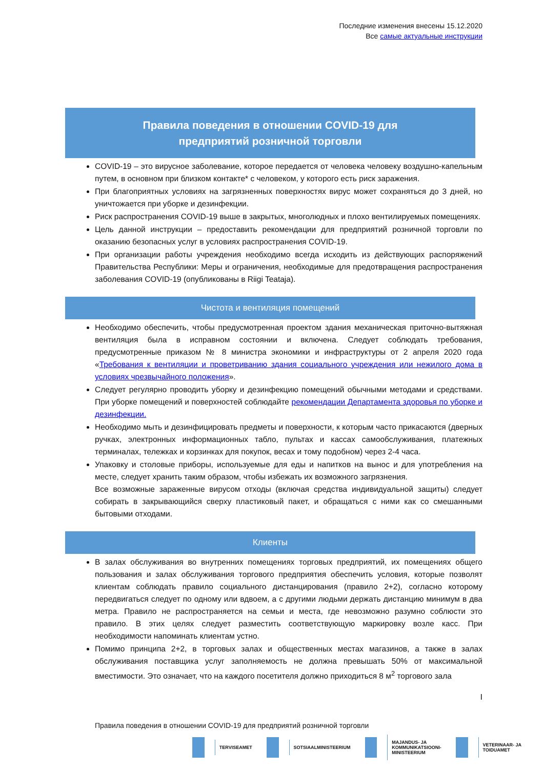Последние изменения внесены 15.12.2020
Все самые актуальные инструкции
Правила поведения в отношении COVID-19 для
предприятий розничной торговли
COVID-19 – это вирусное заболевание, которое передается от человека человеку воздушно-капельным путем, в основном при близком контакте* с человеком, у которого есть риск заражения.
При благоприятных условиях на загрязненных поверхностях вирус может сохраняться до 3 дней, но уничтожается при уборке и дезинфекции.
Риск распространения COVID-19 выше в закрытых, многолюдных и плохо вентилируемых помещениях.
Цель данной инструкции – предоставить рекомендации для предприятий розничной торговли по оказанию безопасных услуг в условиях распространения COVID-19.
При организации работы учреждения необходимо всегда исходить из действующих распоряжений Правительства Республики: Меры и ограничения, необходимые для предотвращения распространения заболевания COVID-19 (опубликованы в Riigi Teataja).
Чистота и вентиляция помещений
Необходимо обеспечить, чтобы предусмотренная проектом здания механическая приточно-вытяжная вентиляция была в исправном состоянии и включена. Следует соблюдать требования, предусмотренные приказом № 8 министра экономики и инфраструктуры от 2 апреля 2020 года «Требования к вентиляции и проветриванию здания социального учреждения или нежилого дома в условиях чрезвычайного положения».
Следует регулярно проводить уборку и дезинфекцию помещений обычными методами и средствами. При уборке помещений и поверхностей соблюдайте рекомендации Департамента здоровья по уборке и дезинфекции.
Необходимо мыть и дезинфицировать предметы и поверхности, к которым часто прикасаются (дверных ручках, электронных информационных табло, пультах и кассах самообслуживания, платежных терминалах, тележках и корзинках для покупок, весах и тому подобном) через 2-4 часа.
Упаковку и столовые приборы, используемые для еды и напитков на вынос и для употребления на месте, следует хранить таким образом, чтобы избежать их возможного загрязнения.
Все возможные зараженные вирусом отходы (включая средства индивидуальной защиты) следует собирать в закрывающийся сверху пластиковый пакет, и обращаться с ними как со смешанными бытовыми отходами.
Клиенты
В залах обслуживания во внутренних помещениях торговых предприятий, их помещениях общего пользования и залах обслуживания торгового предприятия обеспечить условия, которые позволят клиентам соблюдать правило социального дистанцирования (правило 2+2), согласно которому передвигаться следует по одному или вдвоем, а с другими людьми держать дистанцию минимум в два метра. Правило не распространяется на семьи и места, где невозможно разумно соблюсти это правило. В этих целях следует разместить соответствующую маркировку возле касс. При необходимости напоминать клиентам устно.
Помимо принципа 2+2, в торговых залах и общественных местах магазинов, а также в залах обслуживания поставщика услуг заполняемость не должна превышать 50% от максимальной вместимости. Это означает, что на каждого посетителя должно приходиться 8 м<sup>2</sup> торгового зала
I
Правила поведения в отношении COVID-19 для предприятий розничной торговли
TERVISEAMET SOTSIAALMINISTEERIUM MAJANDUS- JA
KOMMUNIKATSIOONI-
MINISTEERIUM VETERINAAR- JA TOIDUAMET